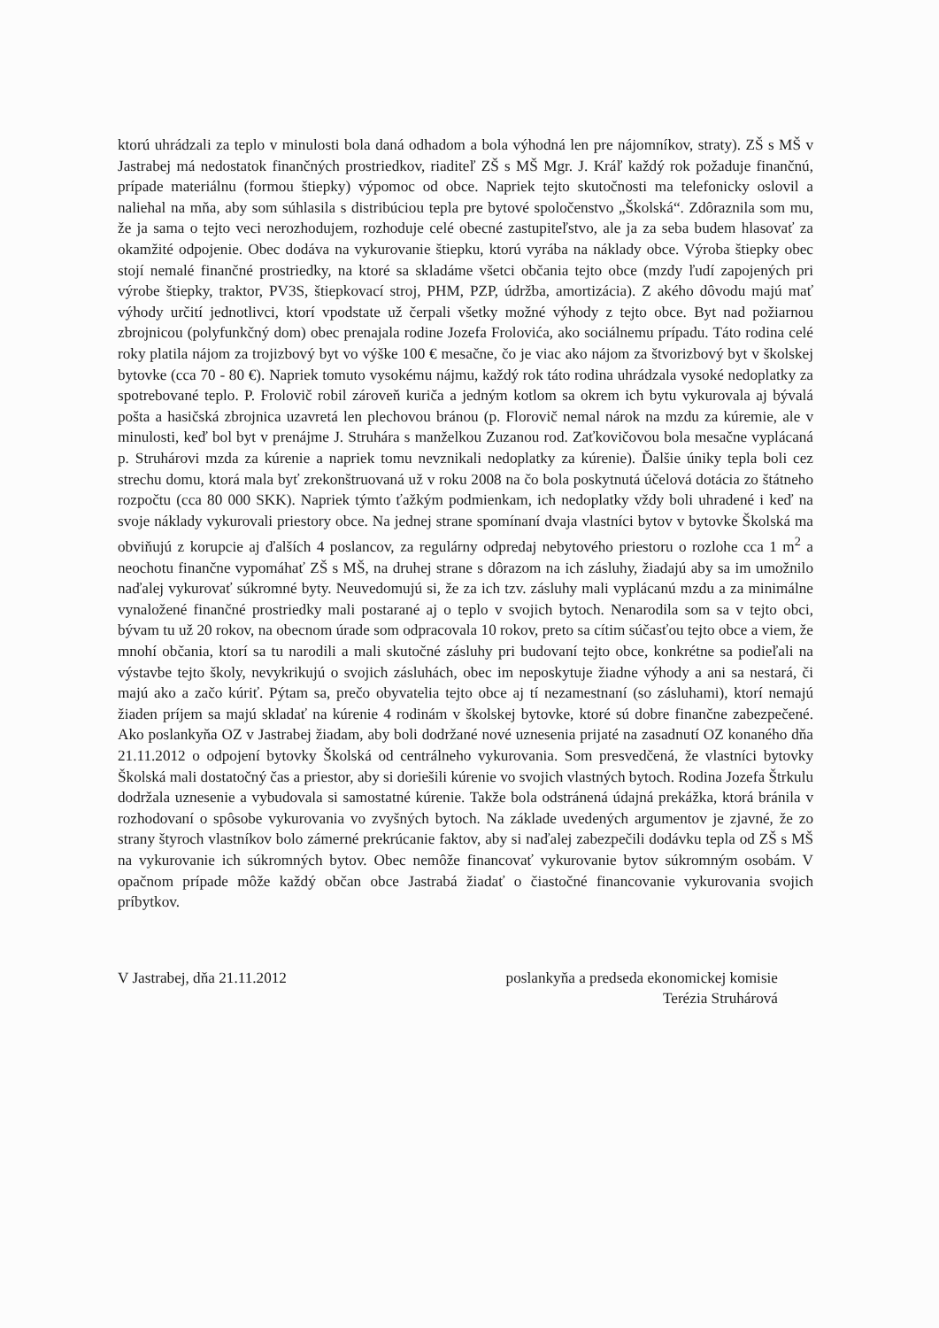ktorú uhrádzali za teplo v minulosti bola daná odhadom a bola výhodná len pre nájomníkov, straty). ZŠ s MŠ v Jastrabej má nedostatok finančných prostriedkov, riaditeľ ZŠ s MŠ Mgr. J. Kráľ každý rok požaduje finančnú, prípade materiálnu (formou štiepky) výpomoc od obce. Napriek tejto skutočnosti ma telefonicky oslovil a naliehal na mňa, aby som súhlasila s distribúciou tepla pre bytové spoločenstvo „Školská“. Zdôraznila som mu, že ja sama o tejto veci nerozhodujem, rozhoduje celé obecné zastupiteľstvo, ale ja za seba budem hlasovať za okamžité odpojenie. Obec dodáva na vykurovanie štiepku, ktorú vyrába na náklady obce. Výroba štiepky obec stojí nemalé finančné prostriedky, na ktoré sa skladáme všetci občania tejto obce (mzdy ľudí zapojených pri výrobe štiepky, traktor, PV3S, štiepkovací stroj, PHM, PZP, údržba, amortizácia). Z akého dôvodu majú mať výhody určití jednotlivci, ktorí vpodstate už čerpali všetky možné výhody z tejto obce. Byt nad požiarnou zbrojnicou (polyfunkčný dom) obec prenajala rodine Jozefa Frolovića, ako sociálnemu prípadu. Táto rodina celé roky platila nájom za trojizbový byt vo výške 100 € mesačne, čo je viac ako nájom za štvorizbový byt v školskej bytovke (cca 70 - 80 €). Napriek tomuto vysokému nájmu, každý rok táto rodina uhrádzala vysoké nedoplatky za spotrebované teplo. P. Frolovič robil zároveň kuriča a jedným kotlom sa okrem ich bytu vykurovala aj bývalá pošta a hasičská zbrojnica uzavretá len plechovou bránou (p. Florovič nemal nárok na mzdu za kúremie, ale v minulosti, keď bol byt v prenájme J. Struhára s manželkou Zuzanou rod. Zaťkovičovou bola mesačne vyplácaná p. Struhárovi mzda za kúrenie a napriek tomu nevznikali nedoplatky za kúrenie). Ďalšie úniky tepla boli cez strechu domu, ktorá mala byť zrekonštruovaná už v roku 2008 na čo bola poskytnutá účelová dotácia zo štátneho rozpočtu (cca 80 000 SKK). Napriek týmto ťažkým podmienkam, ich nedoplatky vždy boli uhradené i keď na svoje náklady vykurovali priestory obce. Na jednej strane spomínaní dvaja vlastníci bytov v bytovke Školská ma obviňujú z korupcie aj ďalších 4 poslancov, za regulárny odpredaj nebytového priestoru o rozlohe cca 1 m<sup>2</sup> a neochotu finančne vypomáhať ZŠ s MŠ, na druhej strane s dôrazom na ich zásluhy, žiadajú aby sa im umožnilo naďalej vykurovať súkromné byty. Neuvedomujú si, že za ich tzv. zásluhy mali vyplácanú mzdu a za minimálne vynaložené finančné prostriedky mali postarané aj o teplo v svojich bytoch. Nenarodila som sa v tejto obci, bývam tu už 20 rokov, na obecnom úrade som odpracovala 10 rokov, preto sa cítim súčasťou tejto obce a viem, že mnohí občania, ktorí sa tu narodili a mali skutočné zásluhy pri budovaní tejto obce, konkrétne sa podieľali na výstavbe tejto školy, nevykrikujú o svojich zásluhách, obec im neposkytuje žiadne výhody a ani sa nestará, či majú ako a začo kúriť. Pýtam sa, prečo obyvatelia tejto obce aj tí nezamestnaní (so zásluhami), ktorí nemajú žiaden príjem sa majú skladať na kúrenie 4 rodinám v školskej bytovke, ktoré sú dobre finančne zabezpečené. Ako poslankyňa OZ v Jastrabej žiadam, aby boli dodržané nové uznesenia prijaté na zasadnutí OZ konaného dňa 21.11.2012 o odpojení bytovky Školská od centrálneho vykurovania. Som presvedčená, že vlastníci bytovky Školská mali dostatočný čas a priestor, aby si doriešili kúrenie vo svojich vlastných bytoch. Rodina Jozefa Štrkulu dodržala uznesenie a vybudovala si samostatné kúrenie. Takže bola odstránená údajná prekážka, ktorá bránila v rozhodovaní o spôsobe vykurovania vo zvyšných bytoch. Na základe uvedených argumentov je zjavné, že zo strany štyroch vlastníkov bolo zámerné prekrúcanie faktov, aby si naďalej zabezpečili dodávku tepla od ZŠ s MŠ na vykurovanie ich súkromných bytov. Obec nemôže financovať vykurovanie bytov súkromným osobám. V opačnom prípade môže každý občan obce Jastrabá žiadať o čiastočné financovanie vykurovania svojich príbytkov.
V Jastrabej, dňa 21.11.2012 poslankyňa a predseda ekonomickej komisie
Terézia Struhárová